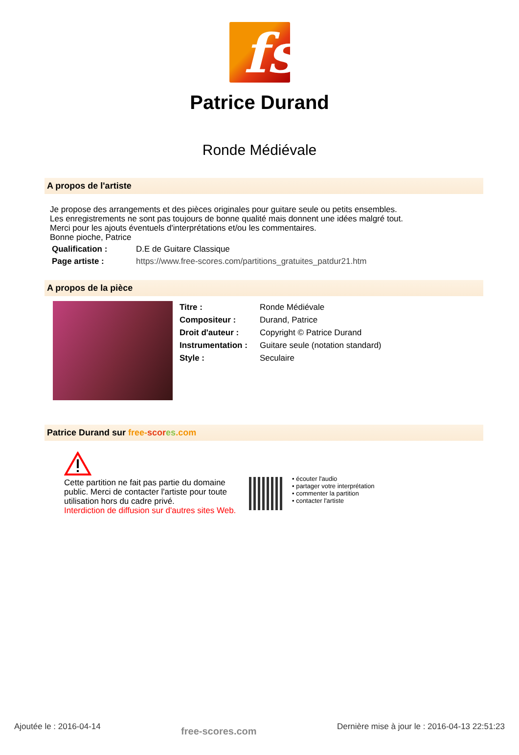fs
Patrice Durand
Ronde Médiévale
A propos de l'artiste
Je propose des arrangements et des pièces originales pour guitare seule ou petits ensembles.
Les enregistrements ne sont pas toujours de bonne qualité mais donnent une idées malgré tout.
Merci pour les ajouts éventuels d'interprétations et/ou les commentaires.
Bonne pioche, Patrice
| Qualification : | D.E de Guitare Classique |
| Page artiste : | https://www.free-scores.com/partitions_gratuites_patdur21.htm |
A propos de la pièce
| Titre : | Ronde Médiévale |
| Compositeur : | Durand, Patrice |
| Droit d'auteur : | Copyright © Patrice Durand |
| Instrumentation : | Guitare seule (notation standard) |
| Style : | Seculaire |
Patrice Durand sur free-scor es.com
Cette partition ne fait pas partie du domaine public. Merci de contacter l'artiste pour toute utilisation hors du cadre privé.
Interdiction de diffusion sur d'autres sites Web.
• écouter l'audio
• partager votre interprétation
• commenter la partition
• contacter l'artiste
Ajoutée le : 2016-04-14 free-scores.com Dernière mise à jour le : 2016-04-13 22:51:23